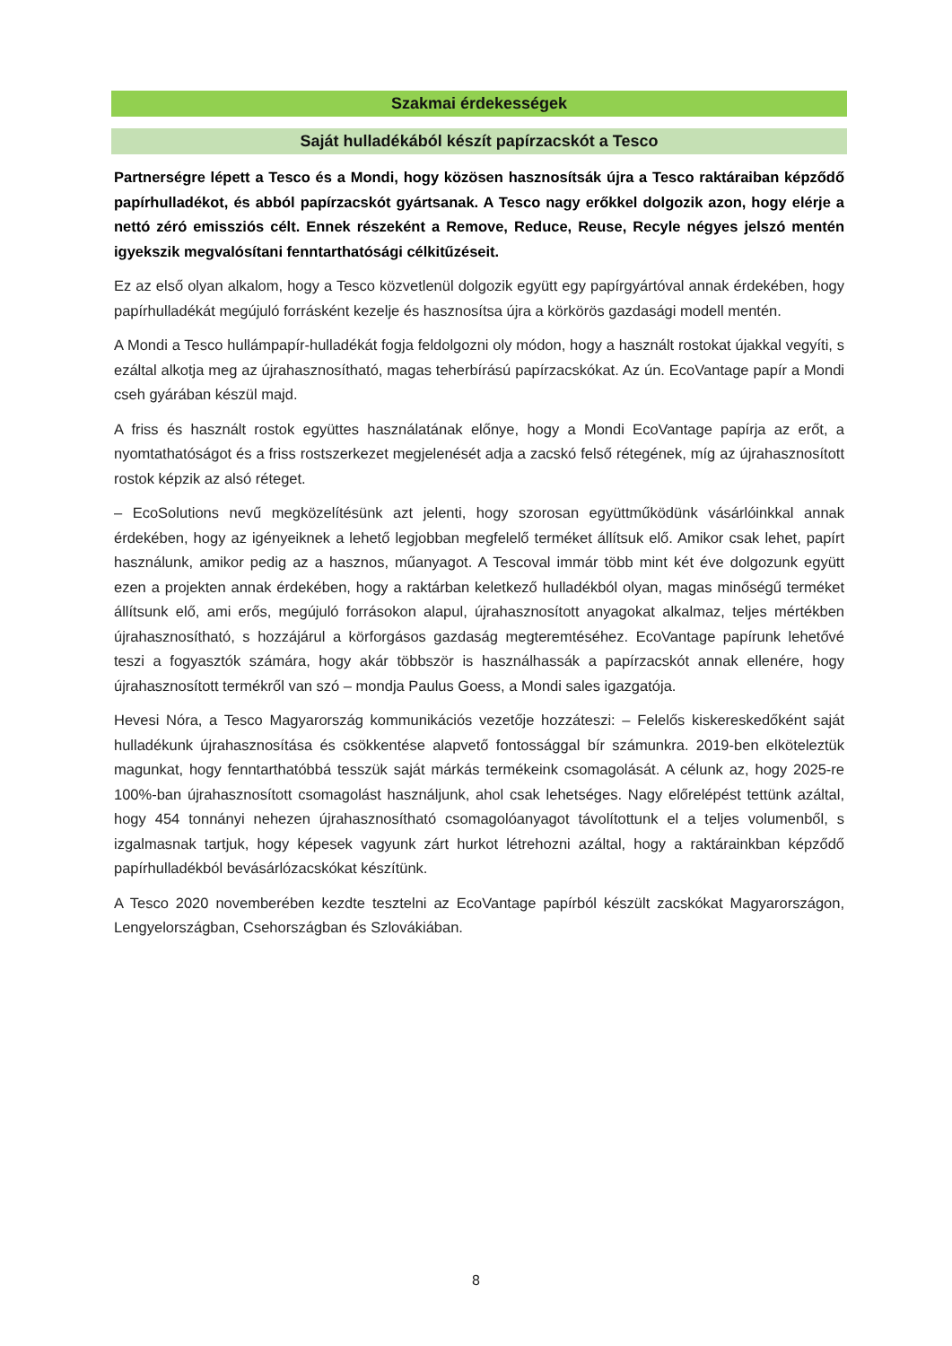Szakmai érdekességek
Saját hulladékából készít papírzacskót a Tesco
Partnerségre lépett a Tesco és a Mondi, hogy közösen hasznosítsák újra a Tesco raktáraiban képződő papírhulladékot, és abból papírzacskót gyártsanak. A Tesco nagy erőkkel dolgozik azon, hogy elérje a nettó zéró emissziós célt. Ennek részeként a Remove, Reduce, Reuse, Recyle négyes jelszó mentén igyekszik megvalósítani fenntarthatósági célkitűzéseit.
Ez az első olyan alkalom, hogy a Tesco közvetlenül dolgozik együtt egy papírgyártóval annak érdekében, hogy papírhulladékát megújuló forrásként kezelje és hasznosítsa újra a körkörös gazdasági modell mentén.
A Mondi a Tesco hullámpapír-hulladékát fogja feldolgozni oly módon, hogy a használt rostokat újakkal vegyíti, s ezáltal alkotja meg az újrahasznosítható, magas teherbírású papírzacskókat. Az ún. EcoVantage papír a Mondi cseh gyárában készül majd.
A friss és használt rostok együttes használatának előnye, hogy a Mondi EcoVantage papírja az erőt, a nyomtathatóságot és a friss rostszerkezet megjelenését adja a zacskó felső rétegének, míg az újrahasznosított rostok képzik az alsó réteget.
– EcoSolutions nevű megközelítésünk azt jelenti, hogy szorosan együttműködünk vásárlóinkkal annak érdekében, hogy az igényeiknek a lehető legjobban megfelelő terméket állítsuk elő. Amikor csak lehet, papírt használunk, amikor pedig az a hasznos, műanyagot. A Tescoval immár több mint két éve dolgozunk együtt ezen a projekten annak érdekében, hogy a raktárban keletkező hulladékból olyan, magas minőségű terméket állítsunk elő, ami erős, megújuló forrásokon alapul, újrahasznosított anyagokat alkalmaz, teljes mértékben újrahasznosítható, s hozzájárul a körforgásos gazdaság megteremtéséhez. EcoVantage papírunk lehetővé teszi a fogyasztók számára, hogy akár többször is használhassák a papírzacskót annak ellenére, hogy újrahasznosított termékről van szó – mondja Paulus Goess, a Mondi sales igazgatója.
Hevesi Nóra, a Tesco Magyarország kommunikációs vezetője hozzáteszi: – Felelős kiskereskedőként saját hulladékunk újrahasznosítása és csökkentése alapvető fontossággal bír számunkra. 2019-ben elköteleztük magunkat, hogy fenntarthatóbbá tesszük saját márkás termékeink csomagolását. A célunk az, hogy 2025-re 100%-ban újrahasznosított csomagolást használjunk, ahol csak lehetséges. Nagy előrelépést tettünk azáltal, hogy 454 tonnányi nehezen újrahasznosítható csomagolóanyagot távolítottunk el a teljes volumenből, s izgalmasnak tartjuk, hogy képesek vagyunk zárt hurkot létrehozni azáltal, hogy a raktárainkban képződő papírhulladékból bevásárlózacskókat készítünk.
A Tesco 2020 novemberében kezdte tesztelni az EcoVantage papírból készült zacskókat Magyarországon, Lengyelországban, Csehországban és Szlovákiában.
8